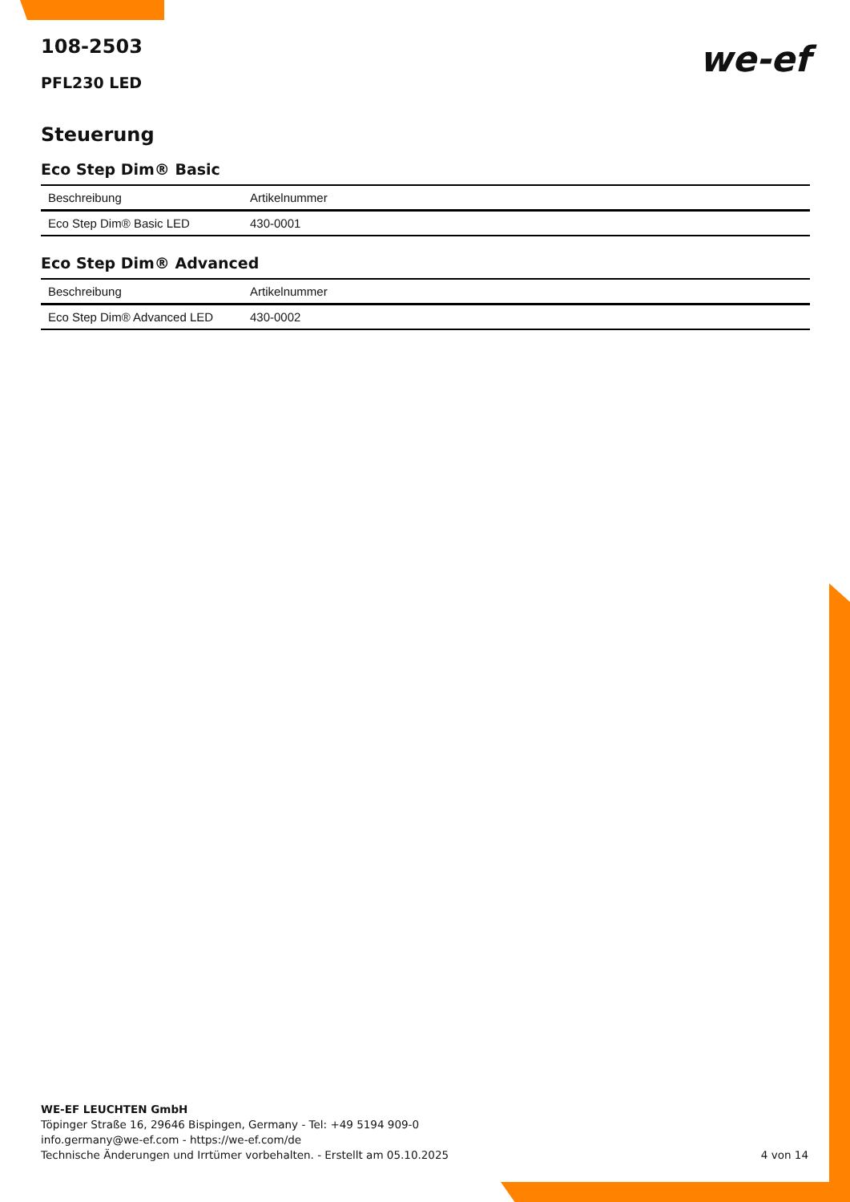we-ef
108-2503
PFL230 LED
Steuerung
Eco Step Dim® Basic
| Beschreibung | Artikelnummer |
| --- | --- |
| Eco Step Dim® Basic LED | 430-0001 |
Eco Step Dim® Advanced
| Beschreibung | Artikelnummer |
| --- | --- |
| Eco Step Dim® Advanced LED | 430-0002 |
WE-EF LEUCHTEN GmbH
Töpinger Straße 16, 29646 Bispingen, Germany - Tel: +49 5194 909-0
info.germany@we-ef.com - https://we-ef.com/de
Technische Änderungen und Irrtümer vorbehalten. - Erstellt am 05.10.2025 4 von 14